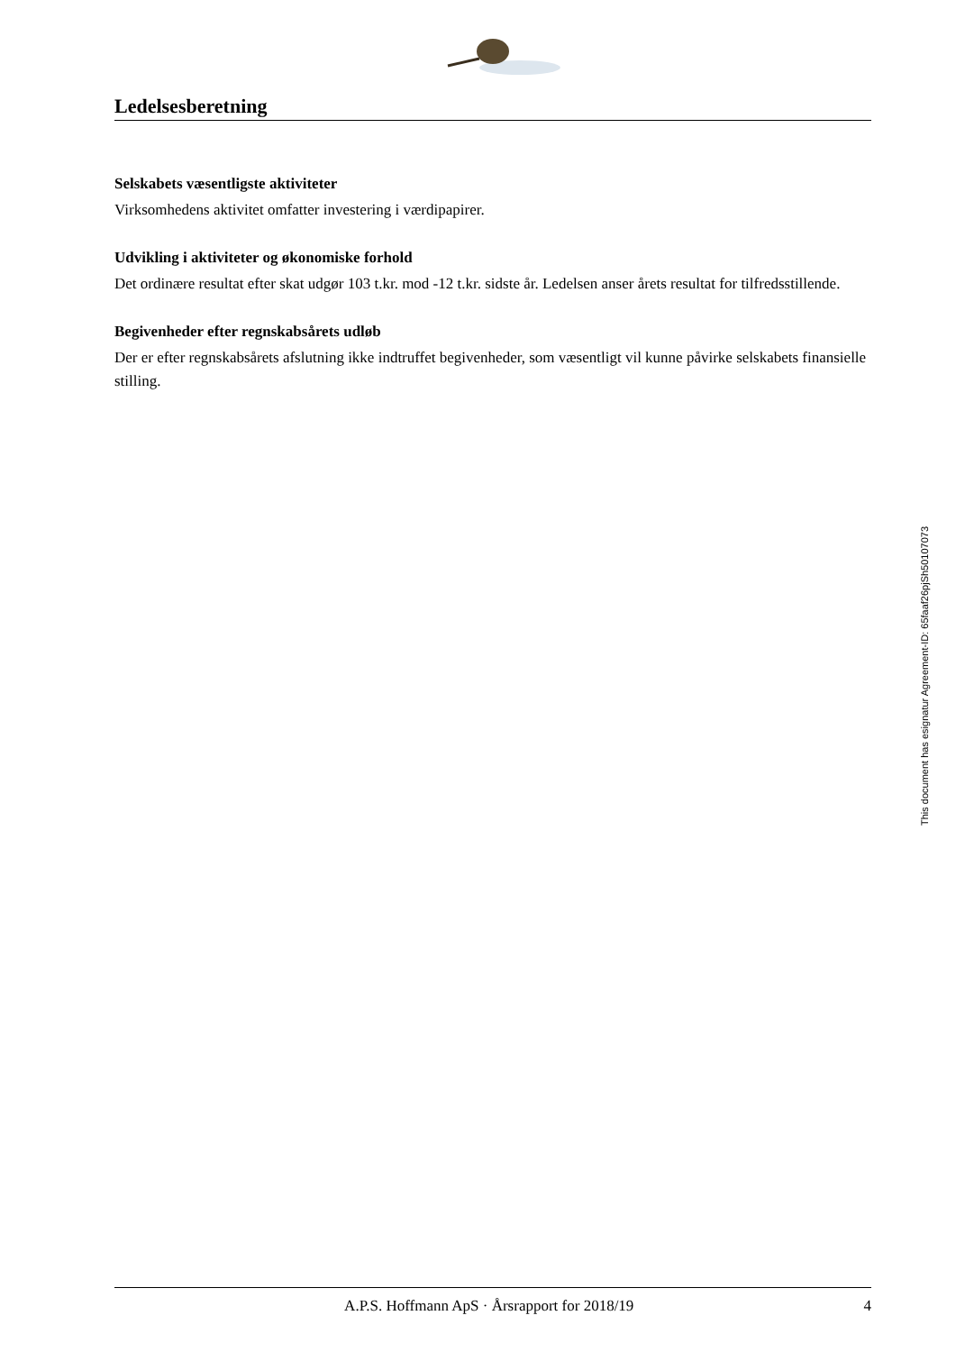Ledelsesberetning
Selskabets væsentligste aktiviteter
Virksomhedens aktivitet omfatter investering i værdipapirer.
Udvikling i aktiviteter og økonomiske forhold
Det ordinære resultat efter skat udgør 103 t.kr. mod -12 t.kr. sidste år. Ledelsen anser årets resultat for tilfredsstillende.
Begivenheder efter regnskabsårets udløb
Der er efter regnskabsårets afslutning ikke indtruffet begivenheder, som væsentligt vil kunne påvirke selskabets finansielle stilling.
This document has esignatur Agreement-ID: 65faaf26pjSh50107073
A.P.S. Hoffmann ApS · Årsrapport for 2018/19 4